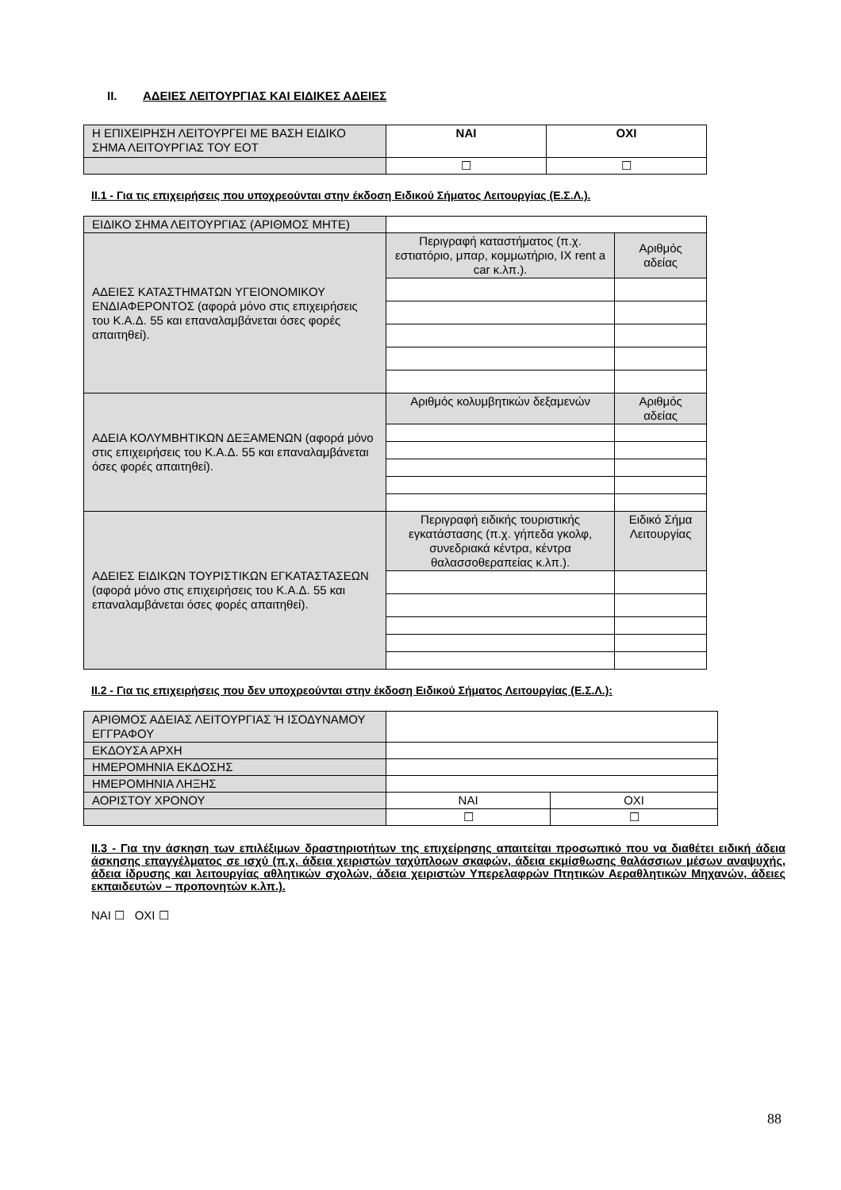II. ΑΔΕΙΕΣ ΛΕΙΤΟΥΡΓΙΑΣ ΚΑΙ ΕΙΔΙΚΕΣ ΑΔΕΙΕΣ
| Η ΕΠΙΧΕΙΡΗΣΗ ΛΕΙΤΟΥΡΓΕΙ ΜΕ ΒΑΣΗ ΕΙΔΙΚΟ ΣΗΜΑ ΛΕΙΤΟΥΡΓΙΑΣ ΤΟΥ ΕΟΤ | ΝΑΙ | ΟΧΙ |
| | ☐ | ☐ |
ΙΙ.1 - Για τις επιχειρήσεις που υποχρεούνται στην έκδοση Ειδικού Σήματος Λειτουργίας (Ε.Σ.Λ.).
| ΕΙΔΙΚΟ ΣΗΜΑ ΛΕΙΤΟΥΡΓΙΑΣ (ΑΡΙΘΜΟΣ ΜΗΤΕ) | | |
| ΑΔΕΙΕΣ ΚΑΤΑΣΤΗΜΑΤΩΝ ΥΓΕΙΟΝΟΜΙΚΟΥ ΕΝΔΙΑΦΕΡΟΝΤΟΣ (αφορά μόνο στις επιχειρήσεις του Κ.Α.Δ. 55 και επαναλαμβάνεται όσες φορές απαιτηθεί). | Περιγραφή καταστήματος (π.χ. εστιατόριο, μπαρ, κομμωτήριο, ΙΧ rent a car κ.λπ.). | Αριθμός αδείας |
| ΑΔΕΙΑ ΚΟΛΥΜΒΗΤΙΚΩΝ ΔΕΞΑΜΕΝΩΝ (αφορά μόνο στις επιχειρήσεις του Κ.Α.Δ. 55 και επαναλαμβάνεται όσες φορές απαιτηθεί). | Αριθμός κολυμβητικών δεξαμενών | Αριθμός αδείας |
| ΑΔΕΙΕΣ ΕΙΔΙΚΩΝ ΤΟΥΡΙΣΤΙΚΩΝ ΕΓΚΑΤΑΣΤΑΣΕΩΝ (αφορά μόνο στις επιχειρήσεις του Κ.Α.Δ. 55 και επαναλαμβάνεται όσες φορές απαιτηθεί). | Περιγραφή ειδικής τουριστικής εγκατάστασης (π.χ. γήπεδα γκολφ, συνεδριακά κέντρα, κέντρα θαλασσοθεραπείας κ.λπ.). | Ειδικό Σήμα Λειτουργίας |
ΙΙ.2 - Για τις επιχειρήσεις που δεν υποχρεούνται στην έκδοση Ειδικού Σήματος Λειτουργίας (Ε.Σ.Λ.):
| ΑΡΙΘΜΟΣ ΑΔΕΙΑΣ ΛΕΙΤΟΥΡΓΙΑΣ Ή ΙΣΟΔΥΝΑΜΟΥ ΕΓΓΡΑΦΟΥ | | |
| ΕΚΔΟΥΣΑ ΑΡΧΗ | | |
| ΗΜΕΡΟΜΗΝΙΑ ΕΚΔΟΣΗΣ | | |
| ΗΜΕΡΟΜΗΝΙΑ ΛΗΞΗΣ | | |
| ΑΟΡΙΣΤΟΥ ΧΡΟΝΟΥ | ΝΑΙ | ΟΧΙ |
| | ☐ | ☐ |
ΙΙ.3 - Για την άσκηση των επιλέξιμων δραστηριοτήτων της επιχείρησης απαιτείται προσωπικό που να διαθέτει ειδική άδεια άσκησης επαγγέλματος σε ισχύ (π.χ. άδεια χειριστών ταχύπλοων σκαφών, άδεια εκμίσθωσης θαλάσσιων μέσων αναψυχής, άδεια ίδρυσης και λειτουργίας αθλητικών σχολών, άδεια χειριστών Υπερελαφρών Πτητικών Αεραθλητικών Μηχανών, άδειες εκπαιδευτών – προπονητών κ.λπ.).
ΝΑΙ ☐ ΟΧΙ ☐
88